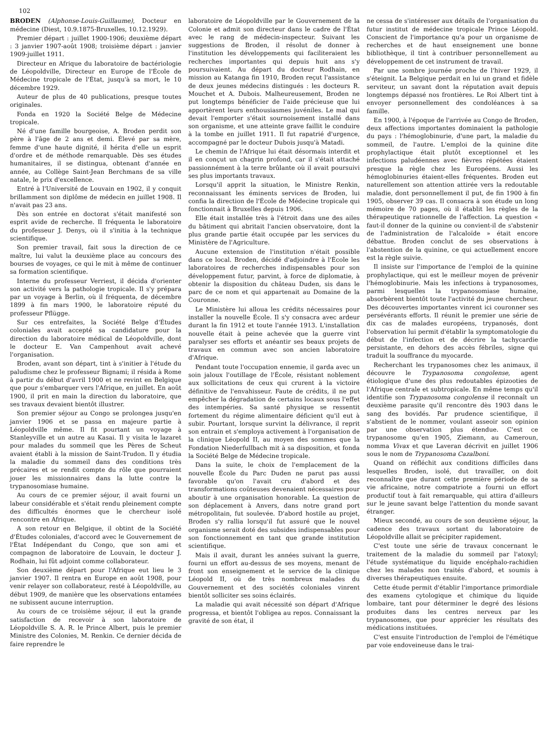102
BRODEN (Alphonse-Louis-Guillaume), Docteur en médecine (Diest, 10.9.1875-Bruxelles, 10.12.1929).
Premier départ : juillet 1900-1906; deuxième départ : 3 janvier 1907-août 1908; troisième départ : janvier 1909-juillet 1911.
Directeur en Afrique du laboratoire de bactériologie de Léopoldville, Directeur en Europe de l'École de Médecine tropicale de l'État, jusqu'à sa mort, le 10 décembre 1929.
Auteur de plus de 40 publications, presque toutes originales.
Fonda en 1920 la Société Belge de Médecine tropicale.
Né d'une famille bourgeoise, A. Broden perdit son père à l'âge de 2 ans et demi. Élevé par sa mère, femme d'une haute dignité, il hérita d'elle un esprit d'ordre et de méthode remarquable. Dès ses études humanitaires, il se distingua, obtenant d'année en année, au Collège Saint-Jean Berchmans de sa ville natale, le prix d'excellence.
Entré à l'Université de Louvain en 1902, il y conquit brillamment son diplôme de médecin en juillet 1908. Il n'avait pas 23 ans.
Dès son entrée en doctorat s'était manifesté son esprit avide de recherche. Il fréquenta le laboratoire du professeur J. Denys, où il s'initia à la technique scientifique.
Son premier travail, fait sous la direction de ce maître, lui valut la deuxième place au concours des bourses de voyages, ce qui le mit à même de continuer sa formation scientifique.
Interne du professeur Verriest, il décida d'orienter son activité vers la pathologie tropicale. Il s'y prépara par un voyage à Berlin, où il fréquenta, de décembre 1899 à fin mars 1900, le laboratoire réputé du professeur Pflügge.
Sur ces entrefaites, la Société Belge d'Études coloniales avait accepté sa candidature pour la direction du laboratoire médical de Léopoldville, dont le docteur E. Van Campenhout avait achevé l'organisation.
Broden, avant son départ, tint à s'initier à l'étude du paludisme chez le professeur Bignami; il résida à Rome à partir du début d'avril 1900 et ne revint en Belgique que pour s'embarquer vers l'Afrique, en juillet. En août 1900, il prit en main la direction du laboratoire, que ses travaux devaient bientôt illustrer.
Son premier séjour au Congo se prolongea jusqu'en janvier 1906 et se passa en majeure partie à Léopoldville même. Il fit pourtant un voyage à Stanleyville et un autre au Kasai. Il y visita le lazaret pour malades du sommeil que les Pères de Scheut avaient établi à la mission de Saint-Trudon. Il y étudia la maladie du sommeil dans des conditions très précaires et se rendit compte du rôle que pourraient jouer les missionnaires dans la lutte contre la trypanosomiase humaine.
Au cours de ce premier séjour, il avait fourni un labeur considérable et s'était rendu pleinement compte des difficultés énormes que le chercheur isolé rencontre en Afrique.
A son retour en Belgique, il obtint de la Société d'Études coloniales, d'accord avec le Gouvernement de l'État Indépendant du Congo, que son ami et compagnon de laboratoire de Louvain, le docteur J. Rodhain, lui fût adjoint comme collaborateur.
Son deuxième départ pour l'Afrique eut lieu le 3 janvier 1907. Il rentra en Europe en août 1908, pour venir relayer son collaborateur, resté à Léopoldville, au début 1909, de manière que les observations entamées ne subissent aucune interruption.
Au cours de ce troisième séjour, il eut la grande satisfaction de recevoir à son laboratoire de Léopoldville S. A. R. le Prince Albert, puis le premier Ministre des Colonies, M. Renkin. Ce dernier décida de faire reprendre le
laboratoire de Léopoldville par le Gouvernement de la Colonie et admit son directeur dans le cadre de l'État avec le rang de médecin-inspecteur. Suivant les suggestions de Broden, il résolut de donner à l'institution les développements qui faciliteraient les recherches importantes qui depuis huit ans s'y poursuivaient. Au départ du docteur Rodhain, en mission au Katanga fin 1910, Broden reçut l'assistance de deux jeunes médecins distingués : les docteurs R. Mouchet et A. Dubois. Malheureusement, Broden ne put longtemps bénéficier de l'aide précieuse que lui apportèrent leurs enthousiasmes juvéniles. Le mal qui devait l'emporter s'était sournoisement installé dans son organisme, et une atteinte grave faillit le conduire à la tombe en juillet 1911. Il fut rapatrié d'urgence, accompagné par le docteur Dubois jusqu'à Matadi.
Le chemin de l'Afrique lui était désormais interdit et il en conçut un chagrin profond, car il s'était attaché passionnément à la terre brûlante où il avait poursuivi ses plus importants travaux.
Lorsqu'il apprit la situation, le Ministre Renkin, reconnaissant les éminents services de Broden, lui confia la direction de l'École de Médecine tropicale qui fonctionnait à Bruxelles depuis 1906.
Elle était installée très à l'étroit dans une des ailes du bâtiment qui abritait l'ancien observatoire, dont la plus grande partie était occupée par les services du Ministère de l'Agriculture.
Aucune extension de l'institution n'était possible dans ce local. Broden, décidé d'adjoindre à l'École les laboratoires de recherches indispensables pour son développement futur, parvint, à force de diplomatie, à obtenir la disposition du château Duden, sis dans le parc de ce nom et qui appartenait au Domaine de la Couronne.
Le Ministère lui alloua les crédits nécessaires pour installer la nouvelle École. Il s'y consacra avec ardeur durant la fin 1912 et toute l'année 1913. L'installation nouvelle était à peine achevée que la guerre vint paralyser ses efforts et anéantir ses beaux projets de travaux en commun avec son ancien laboratoire d'Afrique.
Pendant toute l'occupation ennemie, il garda avec un soin jaloux l'outillage de l'École, résistant noblement aux sollicitations de ceux qui crurent à la victoire définitive de l'envahisseur. Faute de crédits, il ne put empêcher la dégradation de certains locaux sous l'effet des intempéries. Sa santé physique se ressentit fortement du régime alimentaire déficient qu'il eut à subir. Pourtant, lorsque survint la délivrance, il reprit son entrain et s'employa activement à l'organisation de la clinique Léopold II, au moyen des sommes que la Fondation Niederfullbach mit à sa disposition, et fonda la Société Belge de Médecine tropicale.
Dans la suite, le choix de l'emplacement de la nouvelle École du Parc Duden ne parut pas aussi favorable qu'on l'avait cru d'abord et des transformations coûteuses devenaient nécessaires pour aboutir à une organisation honorable. La question de son déplacement à Anvers, dans notre grand port métropolitain, fut soulevée. D'abord hostile au projet, Broden s'y rallia lorsqu'il fut assuré que le nouvel organisme serait doté des subsides indispensables pour son fonctionnement en tant que grande institution scientifique.
Mais il avait, durant les années suivant la guerre, fourni un effort au-dessus de ses moyens, menant de front son enseignement et le service de la clinique Léopold II, où de très nombreux malades du Gouvernement et des sociétés coloniales vinrent bientôt solliciter ses soins éclairés.
La maladie qui avait nécessité son départ d'Afrique progressa, et bientôt l'obligea au repos. Connaissant la gravité de son état, il
ne cessa de s'intéresser aux détails de l'organisation du futur institut de médecine tropicale Prince Léopold. Conscient de l'importance qu'a pour un organisme de recherches et de haut enseignement une bonne bibliothèque, il tint à contribuer personnellement au développement de cet instrument de travail.
Par une sombre journée proche de l'hiver 1929, il s'éteignit. La Belgique perdait en lui un grand et fidèle serviteur, un savant dont la réputation avait depuis longtemps dépassé nos frontières. Le Roi Albert tint à envoyer personnellement des condoléances à sa famille.
En 1900, à l'époque de l'arrivée au Congo de Broden, deux affections importantes dominaient la pathologie du pays : l'hémoglobinurie, d'une part, la maladie du sommeil, de l'autre. L'emploi de la quinine dite prophylactique était plutôt exceptionnel et les infections paludéennes avec fièvres répétées étaient presque la règle chez les Européens. Aussi les hémoglobinuries étaient-elles fréquentes. Broden eut naturellement son attention attirée vers la redoutable maladie, dont personnellement il put, de fin 1900 à fin 1905, observer 39 cas. Il consacra à son étude un long mémoire de 70 pages, où il établit les règles de la thérapeutique rationnelle de l'affection. La question « faut-il donner de la quinine ou convient-il de s'abstenir de l'administration de l'alcaloïde » était encore débattue. Broden conclut de ses observations à l'abstention de la quinine, ce qui actuellement encore est la règle suivie.
Il insiste sur l'importance de l'emploi de la quinine prophylactique, qui est le meilleur moyen de prévenir l'hémoglobinurie. Mais les infections à trypanosomes, parmi lesquelles la trypanosomiase humaine, absorbèrent bientôt toute l'activité du jeune chercheur. Des découvertes importantes vinrent ici couronner ses persévérants efforts. Il réunit le premier une série de dix cas de malades européens, trypanosés, dont l'observation lui permit d'établir la symptomatologie du début de l'infection et de décrire la tachycardie persistante, en dehors des accès fébriles, signe qui traduit la souffrance du myocarde.
Recherchant les trypanosomes chez les animaux, il découvre le Trypanosoma congolense, agent étiologique d'une des plus redoutables épizooties de l'Afrique centrale et subtropicale. En même temps qu'il identifie son Trypanosoma congolense il reconnaît un deuxième parasite qu'il rencontre dès 1903 dans le sang des bovidés. Par prudence scientifique, il s'abstient de le nommer, voulant asseoir son opinion par une observation plus étendue. C'est ce trypanosome qu'en 1905, Ziemann, au Cameroun, nomma Vivax et que Laveran décrivit en juillet 1906 sous le nom de Trypanosoma Cazalboni.
Quand on réfléchit aux conditions difficiles dans lesquelles Broden, isolé, dut travailler, on doit reconnaître que durant cette première période de sa vie africaine, notre compatriote a fourni un effort productif tout à fait remarquable, qui attira d'ailleurs sur le jeune savant belge l'attention du monde savant étranger.
Mieux secondé, au cours de son deuxième séjour, la cadence des travaux sortant du laboratoire de Léopoldville allait se précipiter rapidement.
C'est toute une série de travaux concernant le traitement de la maladie du sommeil par l'atoxyl; l'étude systématique du liquide encéphalo-rachidien chez les malades non traités d'abord, et soumis à diverses thérapeutiques ensuite.
Cette étude permit d'établir l'importance primordiale des examens cytologique et chimique du liquide lombaire, tant pour déterminer le degré des lésions produites dans les centres nerveux par les trypanosomes, que pour apprécier les résultats des médications instituées.
C'est ensuite l'introduction de l'emploi de l'émétique par voie endoveineuse dans le trai-